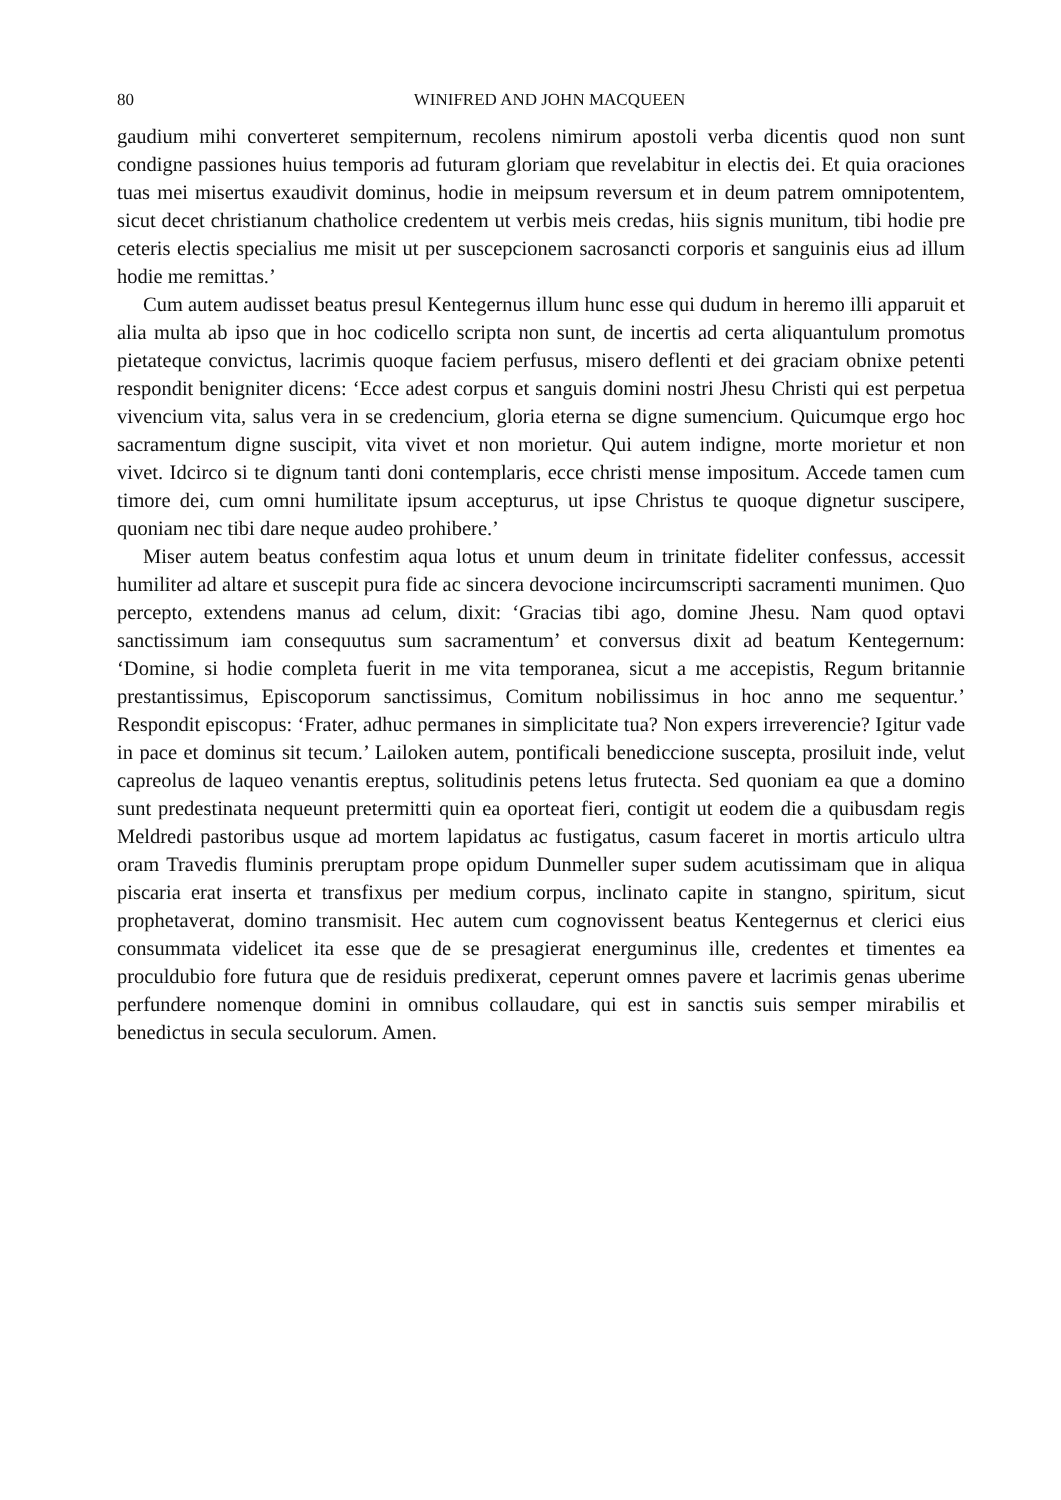80 WINIFRED AND JOHN MACQUEEN
gaudium mihi converteret sempiternum, recolens nimirum apostoli verba dicentis quod non sunt condigne passiones huius temporis ad futuram gloriam que revelabitur in electis dei. Et quia oraciones tuas mei misertus exaudivit dominus, hodie in meipsum reversum et in deum patrem omnipotentem, sicut decet christianum chatholice credentem ut verbis meis credas, hiis signis munitum, tibi hodie pre ceteris electis specialius me misit ut per suscepcionem sacrosancti corporis et sanguinis eius ad illum hodie me remittas.’
Cum autem audisset beatus presul Kentegernus illum hunc esse qui dudum in heremo illi apparuit et alia multa ab ipso que in hoc codicello scripta non sunt, de incertis ad certa aliquantulum promotus pietateque convictus, lacrimis quoque faciem perfusus, misero deflenti et dei graciam obnixe petenti respondit benigniter dicens: ‘Ecce adest corpus et sanguis domini nostri Jhesu Christi qui est perpetua vivencium vita, salus vera in se credencium, gloria eterna se digne sumencium. Quicumque ergo hoc sacramentum digne suscipit, vita vivet et non morietur. Qui autem indigne, morte morietur et non vivet. Idcirco si te dignum tanti doni contemplaris, ecce christi mense impositum. Accede tamen cum timore dei, cum omni humilitate ipsum accepturus, ut ipse Christus te quoque dignetur suscipere, quoniam nec tibi dare neque audeo prohibere.’
Miser autem beatus confestim aqua lotus et unum deum in trinitate fideliter confessus, accessit humiliter ad altare et suscepit pura fide ac sincera devocione incircumscripti sacramenti munimen. Quo percepto, extendens manus ad celum, dixit: ‘Gracias tibi ago, domine Jhesu. Nam quod optavi sanctissimum iam consequutus sum sacramentum’ et conversus dixit ad beatum Kentegernum: ‘Domine, si hodie completa fuerit in me vita temporanea, sicut a me accepistis, Regum britannie prestantissimus, Episcoporum sanctissimus, Comitum nobilissimus in hoc anno me sequentur.’ Respondit episcopus: ‘Frater, adhuc permanes in simplicitate tua? Non expers irreverencie? Igitur vade in pace et dominus sit tecum.’ Lailoken autem, pontificali benediccione suscepta, prosiluit inde, velut capreolus de laqueo venantis ereptus, solitudinis petens letus frutecta. Sed quoniam ea que a domino sunt predestinata nequeunt pretermitti quin ea oporteat fieri, contigit ut eodem die a quibusdam regis Meldredi pastoribus usque ad mortem lapidatus ac fustigatus, casum faceret in mortis articulo ultra oram Travedis fluminis preruptam prope opidum Dunmeller super sudem acutissimam que in aliqua piscaria erat inserta et transfixus per medium corpus, inclinato capite in stangno, spiritum, sicut prophetaverat, domino transmisit. Hec autem cum cognovissent beatus Kentegernus et clerici eius consummata videlicet ita esse que de se presagierat energuminus ille, credentes et timentes ea proculdubio fore futura que de residuis predixerat, ceperunt omnes pavere et lacrimis genas uberime perfundere nomenque domini in omnibus collaudare, qui est in sanctis suis semper mirabilis et benedictus in secula seculorum. Amen.